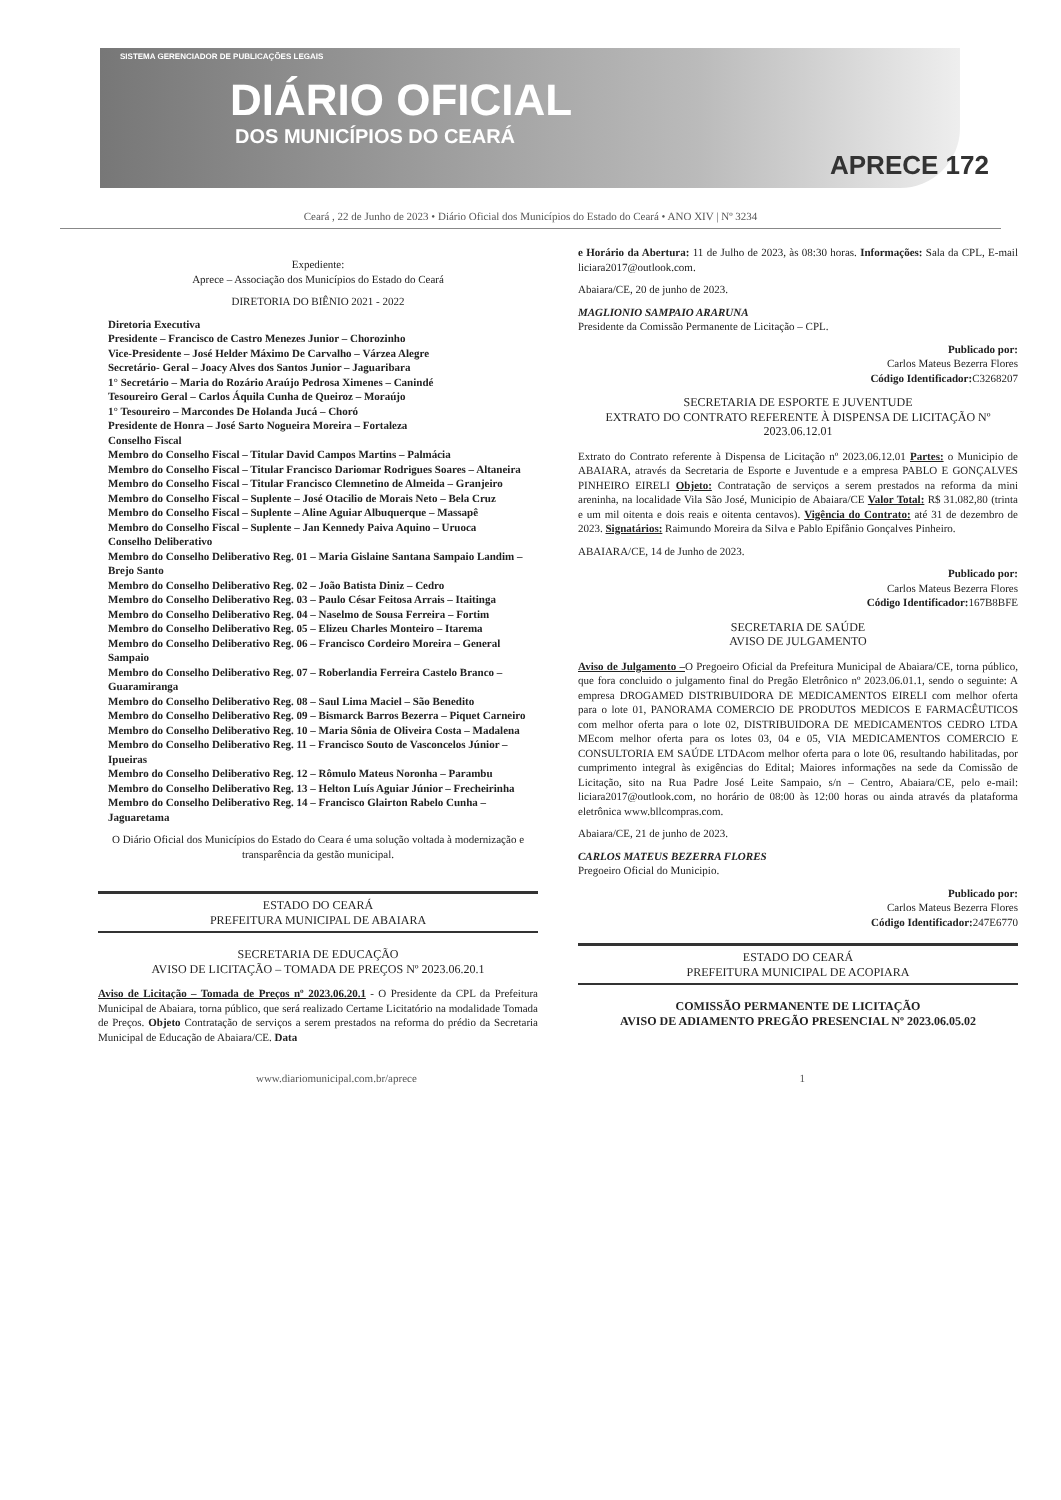SISTEMA GERENCIADOR DE PUBLICAÇÕES LEGAIS
DIÁRIO OFICIAL
DOS MUNICÍPIOS DO CEARÁ
APRECE 172
Ceará , 22 de Junho de 2023 • Diário Oficial dos Municípios do Estado do Ceará • ANO XIV | Nº 3234
Expediente:
Aprece – Associação dos Municípios do Estado do Ceará
DIRETORIA DO BIÊNIO 2021 - 2022
Diretoria Executiva
Presidente – Francisco de Castro Menezes Junior – Chorozinho
Vice-Presidente – José Helder Máximo De Carvalho – Várzea Alegre
Secretário- Geral – Joacy Alves dos Santos Junior – Jaguaribara
1° Secretário – Maria do Rozário Araújo Pedrosa Ximenes – Canindé
Tesoureiro Geral – Carlos Áquila Cunha de Queiroz – Moraújo
1° Tesoureiro – Marcondes De Holanda Jucá – Choró
Presidente de Honra – José Sarto Nogueira Moreira – Fortaleza
Conselho Fiscal
Membro do Conselho Fiscal – Titular David Campos Martins – Palmácia
Membro do Conselho Fiscal – Titular Francisco Dariomar Rodrigues Soares – Altaneira
Membro do Conselho Fiscal – Titular Francisco Clemnetino de Almeida – Granjeiro
Membro do Conselho Fiscal – Suplente – José Otacilio de Morais Neto – Bela Cruz
Membro do Conselho Fiscal – Suplente – Aline Aguiar Albuquerque – Massapê
Membro do Conselho Fiscal – Suplente – Jan Kennedy Paiva Aquino – Uruoca
Conselho Deliberativo
Membro do Conselho Deliberativo Reg. 01 – Maria Gislaine Santana Sampaio Landim – Brejo Santo
Membro do Conselho Deliberativo Reg. 02 – João Batista Diniz – Cedro
Membro do Conselho Deliberativo Reg. 03 – Paulo César Feitosa Arrais – Itaitinga
Membro do Conselho Deliberativo Reg. 04 – Naselmo de Sousa Ferreira – Fortim
Membro do Conselho Deliberativo Reg. 05 – Elizeu Charles Monteiro – Itarema
Membro do Conselho Deliberativo Reg. 06 – Francisco Cordeiro Moreira – General Sampaio
Membro do Conselho Deliberativo Reg. 07 – Roberlandia Ferreira Castelo Branco – Guaramiranga
Membro do Conselho Deliberativo Reg. 08 – Saul Lima Maciel – São Benedito
Membro do Conselho Deliberativo Reg. 09 – Bismarck Barros Bezerra – Piquet Carneiro
Membro do Conselho Deliberativo Reg. 10 – Maria Sônia de Oliveira Costa – Madalena
Membro do Conselho Deliberativo Reg. 11 – Francisco Souto de Vasconcelos Júnior – Ipueiras
Membro do Conselho Deliberativo Reg. 12 – Rômulo Mateus Noronha – Parambu
Membro do Conselho Deliberativo Reg. 13 – Helton Luís Aguiar Júnior – Frecheirinha
Membro do Conselho Deliberativo Reg. 14 – Francisco Glairton Rabelo Cunha – Jaguaretama
O Diário Oficial dos Municípios do Estado do Ceara é uma solução voltada à modernização e transparência da gestão municipal.
ESTADO DO CEARÁ
PREFEITURA MUNICIPAL DE ABAIARA
SECRETARIA DE EDUCAÇÃO
AVISO DE LICITAÇÃO – TOMADA DE PREÇOS Nº 2023.06.20.1
Aviso de Licitação – Tomada de Preços nº 2023.06.20.1 - O Presidente da CPL da Prefeitura Municipal de Abaiara, torna público, que será realizado Certame Licitatório na modalidade Tomada de Preços. Objeto Contratação de serviços a serem prestados na reforma do prédio da Secretaria Municipal de Educação de Abaiara/CE. Data
e Horário da Abertura: 11 de Julho de 2023, às 08:30 horas. Informações: Sala da CPL, E-mail liciara2017@outlook.com.
Abaiara/CE, 20 de junho de 2023.
MAGLIONIO SAMPAIO ARARUNA
Presidente da Comissão Permanente de Licitação – CPL.
Publicado por:
Carlos Mateus Bezerra Flores
Código Identificador: C3268207
SECRETARIA DE ESPORTE E JUVENTUDE
EXTRATO DO CONTRATO REFERENTE À DISPENSA DE LICITAÇÃO Nº 2023.06.12.01
Extrato do Contrato referente à Dispensa de Licitação nº 2023.06.12.01 Partes: o Municipio de ABAIARA, através da Secretaria de Esporte e Juventude e a empresa PABLO E GONÇALVES PINHEIRO EIRELI Objeto: Contratação de serviços a serem prestados na reforma da mini areninha, na localidade Vila São José, Municipio de Abaiara/CE Valor Total: R$ 31.082,80 (trinta e um mil oitenta e dois reais e oitenta centavos). Vigência do Contrato: até 31 de dezembro de 2023. Signatários: Raimundo Moreira da Silva e Pablo Epifânio Gonçalves Pinheiro.
ABAIARA/CE, 14 de Junho de 2023.
Publicado por:
Carlos Mateus Bezerra Flores
Código Identificador: 167B8BFE
SECRETARIA DE SAÚDE
AVISO DE JULGAMENTO
Aviso de Julgamento –O Pregoeiro Oficial da Prefeitura Municipal de Abaiara/CE, torna público, que fora concluido o julgamento final do Pregão Eletrônico nº 2023.06.01.1, sendo o seguinte: A empresa DROGAMED DISTRIBUIDORA DE MEDICAMENTOS EIRELI com melhor oferta para o lote 01, PANORAMA COMERCIO DE PRODUTOS MEDICOS E FARMACÊUTICOS com melhor oferta para o lote 02, DISTRIBUIDORA DE MEDICAMENTOS CEDRO LTDA MEcom melhor oferta para os lotes 03, 04 e 05, VIA MEDICAMENTOS COMERCIO E CONSULTORIA EM SAÚDE LTDAcom melhor oferta para o lote 06, resultando habilitadas, por cumprimento integral às exigências do Edital; Maiores informações na sede da Comissão de Licitação, sito na Rua Padre José Leite Sampaio, s/n – Centro, Abaiara/CE, pelo e-mail: liciara2017@outlook.com, no horário de 08:00 às 12:00 horas ou ainda através da plataforma eletrônica www.bllcompras.com.
Abaiara/CE, 21 de junho de 2023.
CARLOS MATEUS BEZERRA FLORES
Pregoeiro Oficial do Municipio.
Publicado por:
Carlos Mateus Bezerra Flores
Código Identificador: 247E6770
ESTADO DO CEARÁ
PREFEITURA MUNICIPAL DE ACOPIARA
COMISSÃO PERMANENTE DE LICITAÇÃO
AVISO DE ADIAMENTO PREGÃO PRESENCIAL Nº 2023.06.05.02
www.diariomunicipal.com.br/aprece 1